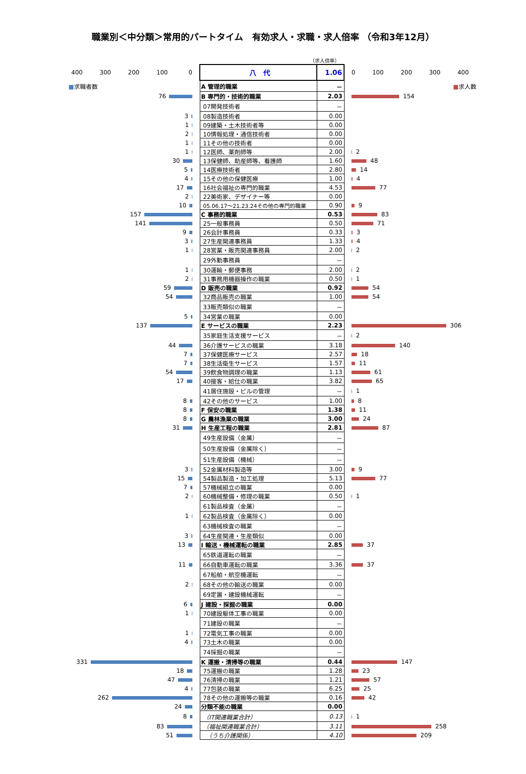職業別＜中分類＞常用的パートタイム　有効求人・求職・求人倍率 （令和3年12月）
（求人倍率）
| 400 300 200 100 0 | | 八 代 | 1.06 | | 0 100 200 300 400 |
| ■ 求職者数 | | A 管理的職業 | － | | ■ 求人数 |
| 76 | | B 専門的・技術的職業 | 2.03 | | 154 |
| | | 07開発技術者 | － | | |
| 3 | | 08製造技術者 | 0.00 | | |
| 1 | | 09建築・土木技術者等 | 0.00 | | |
| 2 | | 10情報処理・通信技術者 | 0.00 | | |
| 1 | | 11その他の技術者 | 0.00 | | |
| 1 | | 12医師、薬剤師等 | 2.00 | | 2 |
| 30 | | 13保健師、助産師等、看護師 | 1.60 | | 48 |
| 5 | | 14医療技術者 | 2.80 | | 14 |
| 4 | | 15その他の保健医療 | 1.00 | | 4 |
| 17 | | 16社会福祉の専門的職業 | 4.53 | | 77 |
| 2 | | 22美術家、デザイナー等 | 0.00 | | |
| 10 | | 05.06.17～21.23.24その他の専門的職業 | 0.90 | | 9 |
| 157 | | C 事務的職業 | 0.53 | | 83 |
| 141 | | 25一般事務員 | 0.50 | | 71 |
| 9 | | 26会計事務員 | 0.33 | | 3 |
| 3 | | 27生産関連事務員 | 1.33 | | 4 |
| 1 | | 28営業・販売関連事務員 | 2.00 | | 2 |
| | | 29外勤事務員 | － | | |
| 1 | | 30運輸・郵便事務 | 2.00 | | 2 |
| 2 | | 31事務用機器操作の職業 | 0.50 | | 1 |
| 59 | | D 販売の職業 | 0.92 | | 54 |
| 54 | | 32商品販売の職業 | 1.00 | | 54 |
| | | 33販売類似の職業 | － | | |
| 5 | | 34営業の職業 | 0.00 | | |
| 137 | | E サービスの職業 | 2.23 | | 306 |
| | | 35家庭生活支援サービス | － | | 2 |
| 44 | | 36介護サービスの職業 | 3.18 | | 140 |
| 7 | | 37保健医療サービス | 2.57 | | 18 |
| 7 | | 38生活衛生サービス | 1.57 | | 11 |
| 54 | | 39飲食物調理の職業 | 1.13 | | 61 |
| 17 | | 40接客・給仕の職業 | 3.82 | | 65 |
| | | 41居住施設・ビルの管理 | － | | 1 |
| 8 | | 42その他のサービス | 1.00 | | 8 |
| 8 | | F 保安の職業 | 1.38 | | 11 |
| 8 | | G 農林漁業の職業 | 3.00 | | 24 |
| 31 | | H 生産工程の職業 | 2.81 | | 87 |
| | | 49生産設備（金属） | － | | |
| | | 50生産設備（金属除く） | － | | |
| | | 51生産設備（機械） | － | | |
| 3 | | 52金属材料製造等 | 3.00 | | 9 |
| 15 | | 54製品製造・加工処理 | 5.13 | | 77 |
| 7 | | 57機械組立の職業 | 0.00 | | |
| 2 | | 60機械整備・修理の職業 | 0.50 | | 1 |
| | | 61製品検査（金属） | － | | |
| 1 | | 62製品検査（金属除く） | 0.00 | | |
| | | 63機械検査の職業 | － | | |
| 3 | | 64生産関連・生産類似 | 0.00 | | |
| 13 | | I 輸送・機械運転の職業 | 2.85 | | 37 |
| | | 65鉄道運転の職業 | － | | |
| 11 | | 66自動車運転の職業 | 3.36 | | 37 |
| | | 67船舶・航空機運転 | － | | |
| 2 | | 68その他の輸送の職業 | 0.00 | | |
| | | 69定置・建設機械運転 | － | | |
| 6 | | J 建設・採掘の職業 | 0.00 | | |
| 1 | | 70建設躯体工事の職業 | 0.00 | | |
| | | 71建設の職業 | － | | |
| 1 | | 72電気工事の職業 | 0.00 | | |
| 4 | | 73土木の職業 | 0.00 | | |
| | | 74採掘の職業 | － | | |
| 331 | | K 運搬・清掃等の職業 | 0.44 | | 147 |
| 18 | | 75運搬の職業 | 1.28 | | 23 |
| 47 | | 76清掃の職業 | 1.21 | | 57 |
| 4 | | 77包装の職業 | 6.25 | | 25 |
| 262 | | 78その他の運搬等の職業 | 0.16 | | 42 |
| 24 | | 分類不能の職業 | 0.00 | | |
| 8 | | （IT関連職業合計） | 0.13 | | 1 |
| 83 | | （福祉関連職業合計） | 3.11 | | 258 |
| 51 | | （うち介護関係） | 4.10 | | 209 |